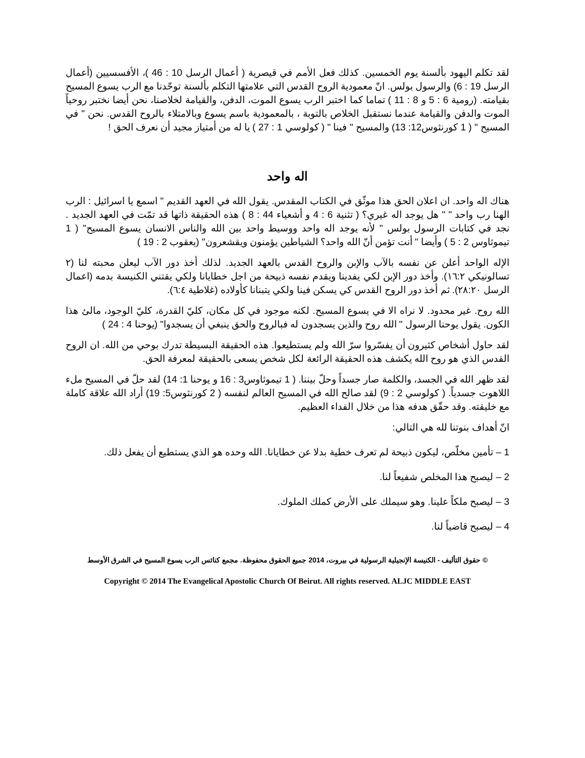لقد تكلم اليهود بألسنة يوم الخمسين. كذلك فعل الأمم في قيصرية ( أعمال الرسل 10 : 46 )، الأفسسيين (أعمال الرسل 19 : 6) والرسول بولس. انّ معمودية الروح القدس التي علامتها التكلم بألسنة توحّدنا مع الرب يسوع المسيح بقيامته. (رومية 6 : 5 و 8 : 11 ) تماما كما اختبر الرب يسوع الموت، الدفن، والقيامة لخلاصنا، نحن أيضا نختبر روحياً الموت والدفن والقيامة عندما نستقبل الخلاص بالتوبة ، بالمعمودية باسم يسوع وبالامتلاء بالروح القدس. نحن " في المسيح " ( 1 كورنثوس12: 13) والمسيح " فينا " ( كولوسي 1 : 27 ) يا له من أمتياز مجيد أن نعرف الحق !
اله واحد
هناك اله واحد. ان اعلان الحق هذا موثّق في الكتاب المقدس. يقول الله في العهد القديم " اسمع يا اسرائيل : الرب الهنا رب واحد " " هل يوجد اله غيري؟ ( تثنية 6 : 4 و أشعياء 44 : 8 ) هذه الحقيقة ذاتها قد تمّت في العهد الجديد . نجد في كتابات الرسول بولس " لأنه يوجد اله واحد ووسيط واحد بين الله والناس الانسان يسوع المسيح" ( 1 تيموثاوس 2 : 5 ) وأيضا " أنت تؤمن أنّ الله واحد؟ الشياطين يؤمنون ويقشعرون" (يعقوب 2 : 19 )
الإله الواحد أعلن عن نفسه بالآب والإبن والروح القدس بالعهد الجديد. لذلك أخذ دور الآب ليعلن محبته لنا (٢ تسالونيكي ١٦:٢). وأخذ دور الإبن لكي يفدينا ويقدم نفسه ذبيحة من اجل خطايانا ولكي يقتني الكنيسة بدمه (اعمال الرسل ٢٨:٢٠). ثم أخذ دور الروح القدس كي يسكن فينا ولكي يتبنانا كأولاده (غلاطية ٦:٤).
الله روح. غير محدود. لا نراه الا في يسوع المسيح. لكنه موجود في كل مكان، كليّ القدرة، كليّ الوجود، مالئ هذا الكون. يقول يوحنا الرسول " الله روح والذين يسجدون له فبالروح والحق ينبغي أن يسجدوا" (يوحنا 4 : 24 )
لقد حاول أشخاص كثيرون أن يفسّروا سرّ الله ولم يستطيعوا. هذه الحقيقة البسيطة تدرك بوحي من الله. ان الروح القدس الذي هو روح الله يكشف هذه الحقيقة الرائعة لكل شخص يسعى بالحقيقة لمعرفة الحق.
لقد ظهر الله في الجسد، والكلمة صار جسداً وحلّ بيننا. ( 1 تيموثاوس3 : 16 و يوحنا 1: 14) لقد حلّ في المسيح ملء اللاهوت جسدياً. ( كولوسي 2 : 9) لقد صالح الله في المسيح العالم لنفسه ( 2 كورنثوس5: 19) أراد الله علاقة كاملة مع خليقته. وقد حقّق هدفه هذا من خلال الفداء العظيم.
انّ أهداف بنوتنا لله هي التالي:
1 – تأمين مخلّص، ليكون ذبيحة لم تعرف خطية بدلا عن خطايانا. الله وحده هو الذي يستطيع أن يفعل ذلك.
2 – ليصبح هذا المخلص شفيعاً لنا.
3 – ليصبح ملكاً علينا. وهو سيملك على الأرض كملك الملوك.
4 – ليصبح قاضياً لنا.
© حقوق التأليف - الكنيسة الإنجيلية الرسولية في بيروت، 2014 جميع الحقوق محفوظة. مجمع كنائس الرب يسوع المسيح في الشرق الأوسط
Copyright © 2014 The Evangelical Apostolic Church Of Beirut. All rights reserved. ALJC MIDDLE EAST